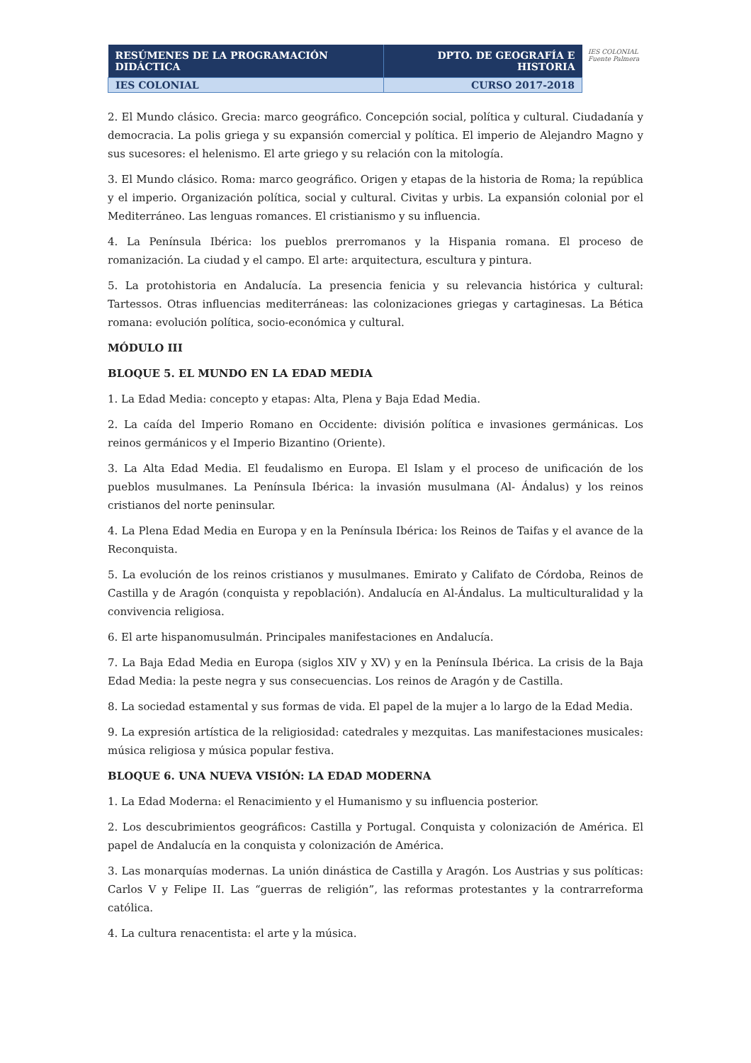| RESÚMENES DE LA PROGRAMACIÓN DIDÁCTICA | DPTO. DE GEOGRAFÍA E HISTORIA |
| IES COLONIAL | CURSO 2017-2018 |
IES COLONIAL
Fuente Palmera
2. El Mundo clásico. Grecia: marco geográfico. Concepción social, política y cultural. Ciudadanía y democracia. La polis griega y su expansión comercial y política. El imperio de Alejandro Magno y sus sucesores: el helenismo. El arte griego y su relación con la mitología.
3. El Mundo clásico. Roma: marco geográfico. Origen y etapas de la historia de Roma; la república y el imperio. Organización política, social y cultural. Civitas y urbis. La expansión colonial por el Mediterráneo. Las lenguas romances. El cristianismo y su influencia.
4. La Península Ibérica: los pueblos prerromanos y la Hispania romana. El proceso de romanización. La ciudad y el campo. El arte: arquitectura, escultura y pintura.
5. La protohistoria en Andalucía. La presencia fenicia y su relevancia histórica y cultural: Tartessos. Otras influencias mediterráneas: las colonizaciones griegas y cartaginesas. La Bética romana: evolución política, socio-económica y cultural.
MÓDULO III
BLOQUE 5. EL MUNDO EN LA EDAD MEDIA
1. La Edad Media: concepto y etapas: Alta, Plena y Baja Edad Media.
2. La caída del Imperio Romano en Occidente: división política e invasiones germánicas. Los reinos germánicos y el Imperio Bizantino (Oriente).
3. La Alta Edad Media. El feudalismo en Europa. El Islam y el proceso de unificación de los pueblos musulmanes. La Península Ibérica: la invasión musulmana (Al- Ándalus) y los reinos cristianos del norte peninsular.
4. La Plena Edad Media en Europa y en la Península Ibérica: los Reinos de Taifas y el avance de la Reconquista.
5. La evolución de los reinos cristianos y musulmanes. Emirato y Califato de Córdoba, Reinos de Castilla y de Aragón (conquista y repoblación). Andalucía en Al-Ándalus. La multiculturalidad y la convivencia religiosa.
6. El arte hispanomusulmán. Principales manifestaciones en Andalucía.
7. La Baja Edad Media en Europa (siglos XIV y XV) y en la Península Ibérica. La crisis de la Baja Edad Media: la peste negra y sus consecuencias. Los reinos de Aragón y de Castilla.
8. La sociedad estamental y sus formas de vida. El papel de la mujer a lo largo de la Edad Media.
9. La expresión artística de la religiosidad: catedrales y mezquitas. Las manifestaciones musicales: música religiosa y música popular festiva.
BLOQUE 6. UNA NUEVA VISIÓN: LA EDAD MODERNA
1. La Edad Moderna: el Renacimiento y el Humanismo y su influencia posterior.
2. Los descubrimientos geográficos: Castilla y Portugal. Conquista y colonización de América. El papel de Andalucía en la conquista y colonización de América.
3. Las monarquías modernas. La unión dinástica de Castilla y Aragón. Los Austrias y sus políticas: Carlos V y Felipe II. Las “guerras de religión”, las reformas protestantes y la contrarreforma católica.
4. La cultura renacentista: el arte y la música.